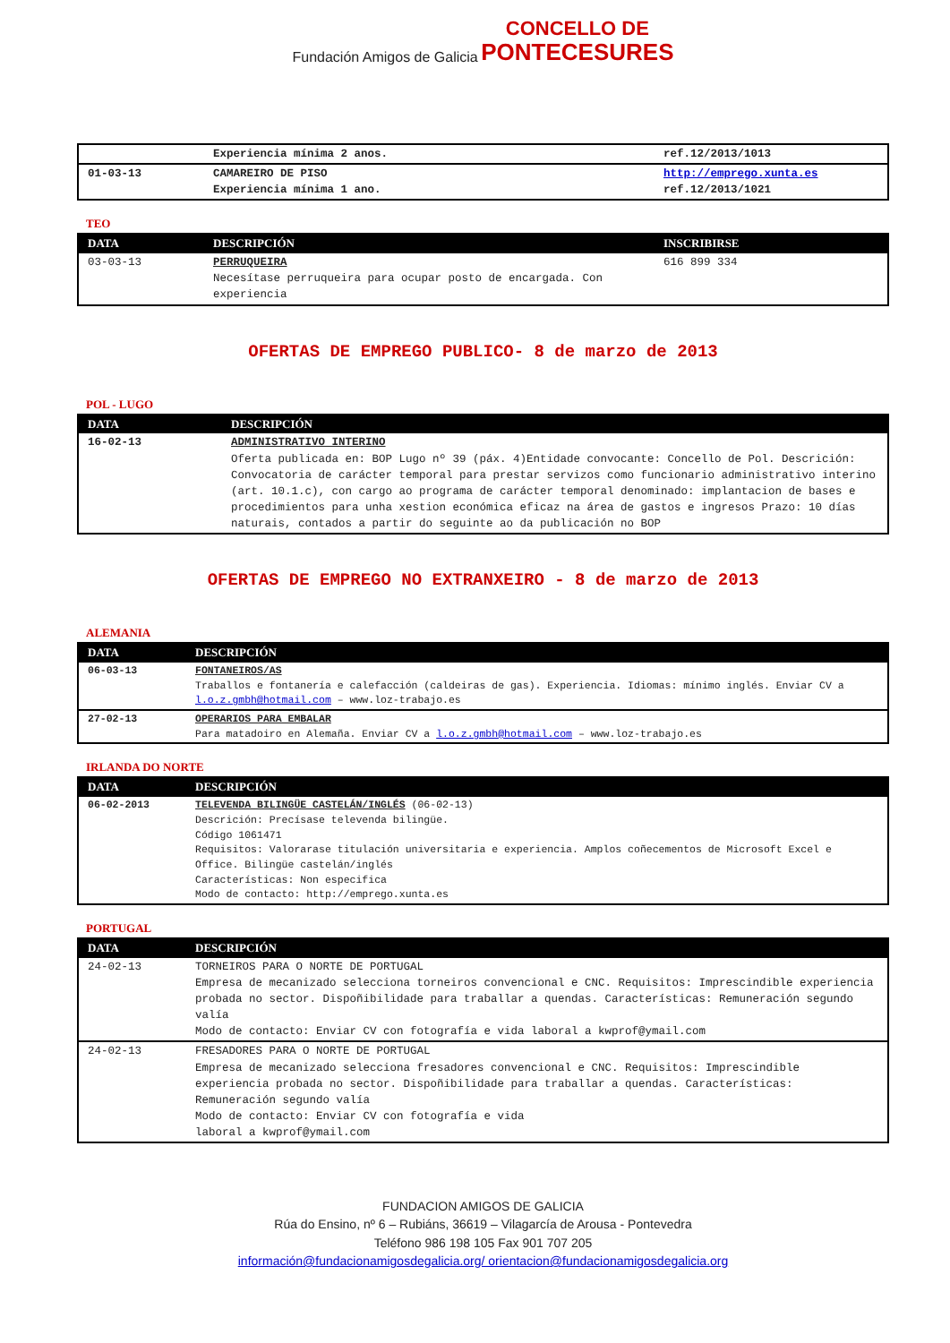Fundación Amigos de Galicia CONCELLO DE
PONTECESURES
| | Experiencia mínima 2 anos. | ref.12/2013/1013 |
| 01-03-13 | CAMAREIRO DE PISO Experiencia mínima 1 ano. | http://emprego.xunta.es ref.12/2013/1021 |
TEO
| DATA | DESCRIPCIÓN | INSCRIBIRSE |
| --- | --- | --- |
| 03-03-13 | PERRUQUEIRA Necesítase perruqueira para ocupar posto de encargada. Con experiencia | 616 899 334 |
OFERTAS DE EMPREGO PUBLICO- 8 de marzo de 2013
POL - LUGO
| DATA | DESCRIPCIÓN |
| --- | --- |
| 16-02-13 | ADMINISTRATIVO INTERINO Oferta publicada en: BOP Lugo nº 39 (páx. 4)Entidade convocante: Concello de Pol. Descrición: Convocatoria de carácter temporal para prestar servizos como funcionario administrativo interino (art. 10.1.c), con cargo ao programa de carácter temporal denominado: implantacion de bases e procedimientos para unha xestion económica eficaz na área de gastos e ingresos Prazo: 10 días naturais, contados a partir do seguinte ao da publicación no BOP |
OFERTAS DE EMPREGO NO EXTRANXEIRO - 8 de marzo de 2013
ALEMANIA
| DATA | DESCRIPCIÓN |
| --- | --- |
| 06-03-13 | FONTANEIROS/AS Traballos e fontanería e calefacción (caldeiras de gas). Experiencia. Idiomas: mínimo inglés. Enviar CV a l.o.z.gmbh@hotmail.com – www.loz-trabajo.es |
| 27-02-13 | OPERARIOS PARA EMBALAR Para matadoiro en Alemaña. Enviar CV a l.o.z.gmbh@hotmail.com – www.loz-trabajo.es |
IRLANDA DO NORTE
| DATA | DESCRIPCIÓN |
| --- | --- |
| 06-02-2013 | TELEVENDA BILINGÜE CASTELÁN/INGLÉS (06-02-13) Descrición: Precísase televenda bilingüe. Código 1061471 Requisitos: Valorarase titulación universitaria e experiencia. Amplos coñecementos de Microsoft Excel e Office. Bilingüe castelán/inglés Características: Non especifica Modo de contacto: http://emprego.xunta.es |
PORTUGAL
| DATA | DESCRIPCIÓN |
| --- | --- |
| 24-02-13 | TORNEIROS PARA O NORTE DE PORTUGAL Empresa de mecanizado selecciona torneiros convencional e CNC. Requisitos: Imprescindible experiencia probada no sector. Dispoñibilidade para traballar a quendas. Características: Remuneración segundo valía Modo de contacto: Enviar CV con fotografía e vida laboral a kwprof@ymail.com |
| 24-02-13 | FRESADORES PARA O NORTE DE PORTUGAL Empresa de mecanizado selecciona fresadores convencional e CNC. Requisitos: Imprescindible experiencia probada no sector. Dispoñibilidade para traballar a quendas. Características: Remuneración segundo valía Modo de contacto: Enviar CV con fotografía e vida laboral a kwprof@ymail.com |
FUNDACION AMIGOS DE GALICIA
Rúa do Ensino, nº 6 – Rubiáns, 36619 – Vilagarcía de Arousa - Pontevedra
Teléfono 986 198 105 Fax 901 707 205
información@fundacionamigosdegalicia.org/ orientacion@fundacionamigosdegalicia.org